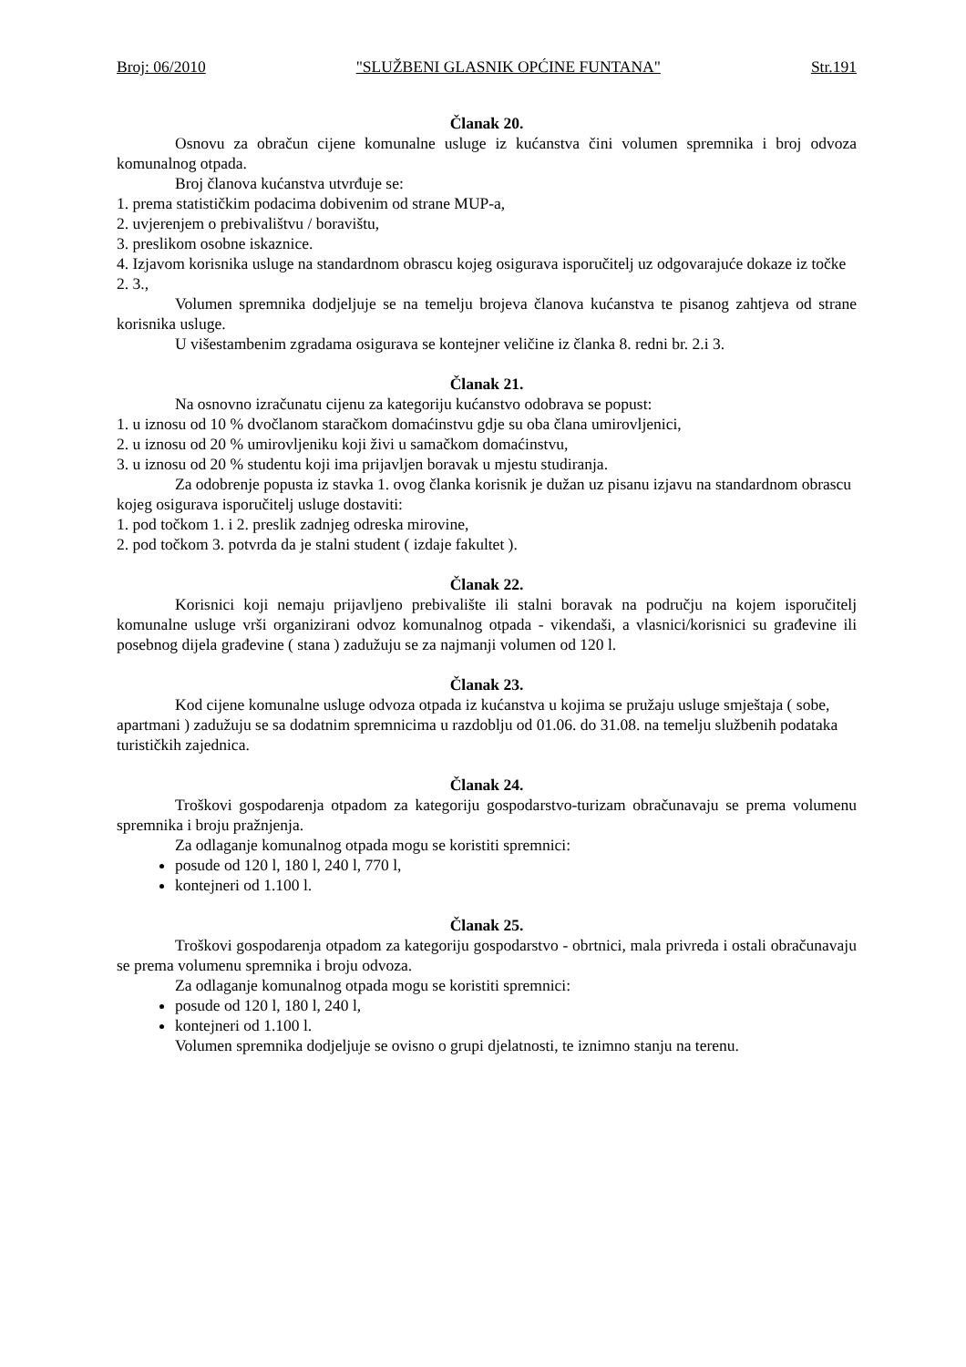Broj: 06/2010 "SLUŽBENI GLASNIK OPĆINE FUNTANA" Str.191
Članak 20.
Osnovu za obračun cijene komunalne usluge iz kućanstva čini volumen spremnika i broj odvoza komunalnog otpada.
Broj članova kućanstva utvrđuje se:
1. prema statističkim podacima dobivenim od strane MUP-a,
2. uvjerenjem o prebivalištvu / boravištu,
3. preslikom osobne iskaznice.
4. Izjavom korisnika usluge na standardnom obrascu kojeg osigurava isporučitelj uz odgovarajuće dokaze iz točke 2. 3.,
Volumen spremnika dodjeljuje se na temelju brojeva članova kućanstva te pisanog zahtjeva od strane korisnika usluge.
U višestambenim zgradama osigurava se kontejner veličine iz članka 8. redni br. 2.i 3.
Članak 21.
Na osnovno izračunatu cijenu za kategoriju kućanstvo odobrava se popust:
1. u iznosu od 10 % dvočlanom staračkom domaćinstvu gdje su oba člana umirovljenici,
2. u iznosu od 20 % umirovljeniku koji živi u samačkom domaćinstvu,
3. u iznosu od 20 % studentu koji ima prijavljen boravak u mjestu studiranja.
Za odobrenje popusta iz stavka 1. ovog članka korisnik je dužan uz pisanu izjavu na standardnom obrascu kojeg osigurava isporučitelj usluge dostaviti:
1. pod točkom 1. i 2. preslik zadnjeg odreska mirovine,
2. pod točkom 3. potvrda da je stalni student ( izdaje fakultet ).
Članak 22.
Korisnici koji nemaju prijavljeno prebivalište ili stalni boravak na području na kojem isporučitelj komunalne usluge vrši organizirani odvoz komunalnog otpada - vikendaši, a vlasnici/korisnici su građevine ili posebnog dijela građevine ( stana ) zadužuju se za najmanji volumen od 120 l.
Članak 23.
Kod cijene komunalne usluge odvoza otpada iz kućanstva u kojima se pružaju usluge smještaja ( sobe, apartmani ) zadužuju se sa dodatnim spremnicima u razdoblju od 01.06. do 31.08. na temelju službenih podataka turističkih zajednica.
Članak 24.
Troškovi gospodarenja otpadom za kategoriju gospodarstvo-turizam obračunavaju se prema volumenu spremnika i broju pražnjenja.
Za odlaganje komunalnog otpada mogu se koristiti spremnici:
posude od 120 l, 180 l, 240 l, 770 l,
kontejneri od 1.100 l.
Članak 25.
Troškovi gospodarenja otpadom za kategoriju gospodarstvo - obrtnici, mala privreda i ostali obračunavaju se prema volumenu spremnika i broju odvoza.
Za odlaganje komunalnog otpada mogu se koristiti spremnici:
posude od 120 l, 180 l, 240 l,
kontejneri od 1.100 l.
Volumen spremnika dodjeljuje se ovisno o grupi djelatnosti, te iznimno stanju na terenu.